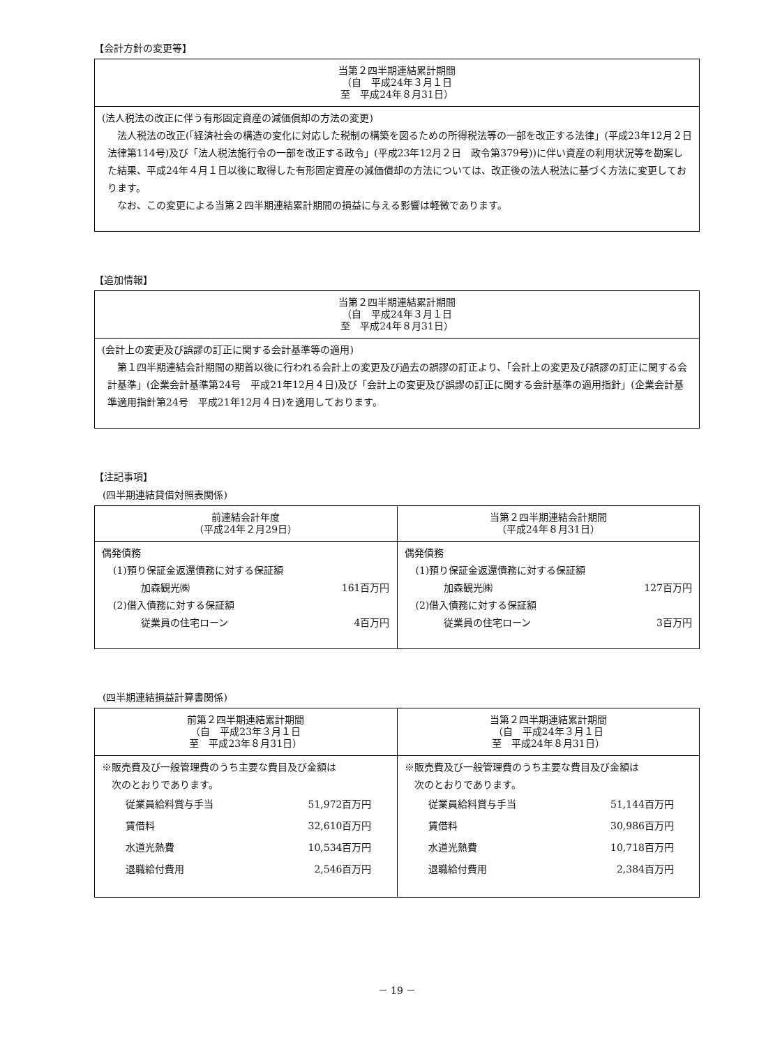【会計方針の変更等】
| 当第２四半期連結累計期間 （自 平成24年３月１日 至 平成24年８月31日） |
| --- |
| (法人税法の改正に伴う有形固定資産の減価償却の方法の変更) 法人税法の改正(「経済社会の構造の変化に対応した税制の構築を図るための所得税法等の一部を改正する法律」(平成23年12月２日 法律第114号)及び「法人税法施行令の一部を改正する政令」(平成23年12月２日 政令第379号))に伴い資産の利用状況等を勘案した結果、平成24年４月１日以後に取得した有形固定資産の減価償却の方法については、改正後の法人税法に基づく方法に変更しております。 なお、この変更による当第２四半期連結累計期間の損益に与える影響は軽微であります。 |
【追加情報】
| 当第２四半期連結累計期間 （自 平成24年３月１日 至 平成24年８月31日） |
| --- |
| (会計上の変更及び誤謬の訂正に関する会計基準等の適用) 第１四半期連結会計期間の期首以後に行われる会計上の変更及び過去の誤謬の訂正より、「会計上の変更及び誤謬の訂正に関する会計基準」(企業会計基準第24号 平成21年12月４日)及び「会計上の変更及び誤謬の訂正に関する会計基準の適用指針」(企業会計基準適用指針第24号 平成21年12月４日)を適用しております。 |
【注記事項】
(四半期連結貸借対照表関係)
| 前連結会計年度 （平成24年２月29日） | 当第２四半期連結会計期間 （平成24年８月31日） |
| --- | --- |
| 偶発債務 (1)預り保証金返還債務に対する保証額 加森観光㈱ 161百万円 (2)借入債務に対する保証額 従業員の住宅ローン 4百万円 | 偶発債務 (1)預り保証金返還債務に対する保証額 加森観光㈱ 127百万円 (2)借入債務に対する保証額 従業員の住宅ローン 3百万円 |
(四半期連結損益計算書関係)
| 前第２四半期連結累計期間 （自 平成23年３月１日 至 平成23年８月31日） | 当第２四半期連結累計期間 （自 平成24年３月１日 至 平成24年８月31日） |
| --- | --- |
| ※販売費及び一般管理費のうち主要な費目及び金額は 次のとおりであります。 従業員給料賞与手当 51,972百万円 賃借料 32,610百万円 水道光熱費 10,534百万円 退職給付費用 2,546百万円 | ※販売費及び一般管理費のうち主要な費目及び金額は 次のとおりであります。 従業員給料賞与手当 51,144百万円 賃借料 30,986百万円 水道光熱費 10,718百万円 退職給付費用 2,384百万円 |
－ 19 －